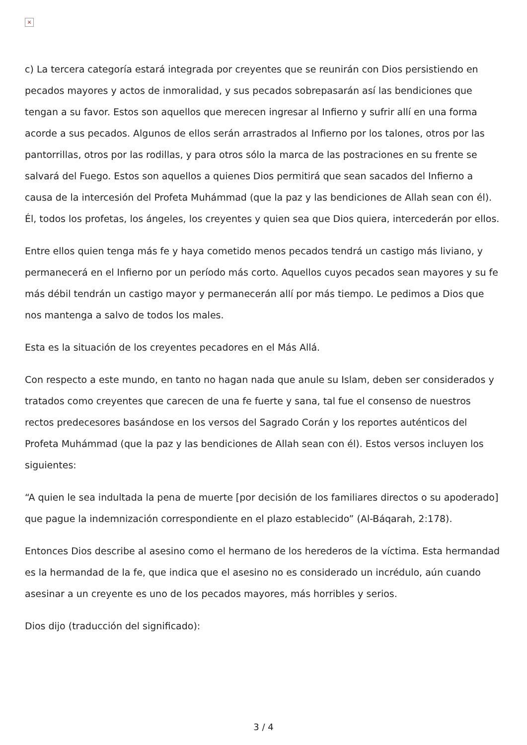×
c) La tercera categoría estará integrada por creyentes que se reunirán con Dios persistiendo en pecados mayores y actos de inmoralidad, y sus pecados sobrepasarán así las bendiciones que tengan a su favor. Estos son aquellos que merecen ingresar al Infierno y sufrir allí en una forma acorde a sus pecados. Algunos de ellos serán arrastrados al Infierno por los talones, otros por las pantorrillas, otros por las rodillas, y para otros sólo la marca de las postraciones en su frente se salvará del Fuego. Estos son aquellos a quienes Dios permitirá que sean sacados del Infierno a causa de la intercesión del Profeta Muhámmad (que la paz y las bendiciones de Allah sean con él). Él, todos los profetas, los ángeles, los creyentes y quien sea que Dios quiera, intercederán por ellos.
Entre ellos quien tenga más fe y haya cometido menos pecados tendrá un castigo más liviano, y permanecerá en el Infierno por un período más corto. Aquellos cuyos pecados sean mayores y su fe más débil tendrán un castigo mayor y permanecerán allí por más tiempo. Le pedimos a Dios que nos mantenga a salvo de todos los males.
Esta es la situación de los creyentes pecadores en el Más Allá.
Con respecto a este mundo, en tanto no hagan nada que anule su Islam, deben ser considerados y tratados como creyentes que carecen de una fe fuerte y sana, tal fue el consenso de nuestros rectos predecesores basándose en los versos del Sagrado Corán y los reportes auténticos del Profeta Muhámmad (que la paz y las bendiciones de Allah sean con él). Estos versos incluyen los siguientes:
“A quien le sea indultada la pena de muerte [por decisión de los familiares directos o su apoderado] que pague la indemnización correspondiente en el plazo establecido” (Al-Báqarah, 2:178).
Entonces Dios describe al asesino como el hermano de los herederos de la víctima. Esta hermandad es la hermandad de la fe, que indica que el asesino no es considerado un incrédulo, aún cuando asesinar a un creyente es uno de los pecados mayores, más horribles y serios.
Dios dijo (traducción del significado):
3 / 4